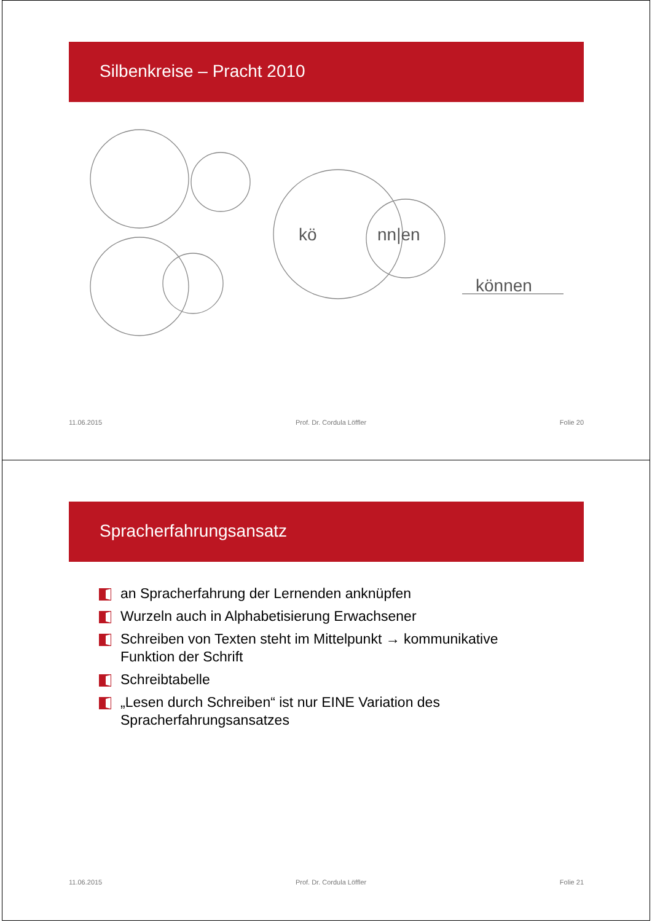Silbenkreise – Pracht 2010
kö
nn|en
können
11.06.2015 Prof. Dr. Cordula Löffler Folie 20
Spracherfahrungsansatz
an Spracherfahrung der Lernenden anknüpfen
Wurzeln auch in Alphabetisierung Erwachsener
Schreiben von Texten steht im Mittelpunkt → kommunikative Funktion der Schrift
Schreibtabelle
„Lesen durch Schreiben“ ist nur EINE Variation des Spracherfahrungsansatzes
11.06.2015 Prof. Dr. Cordula Löffler Folie 21